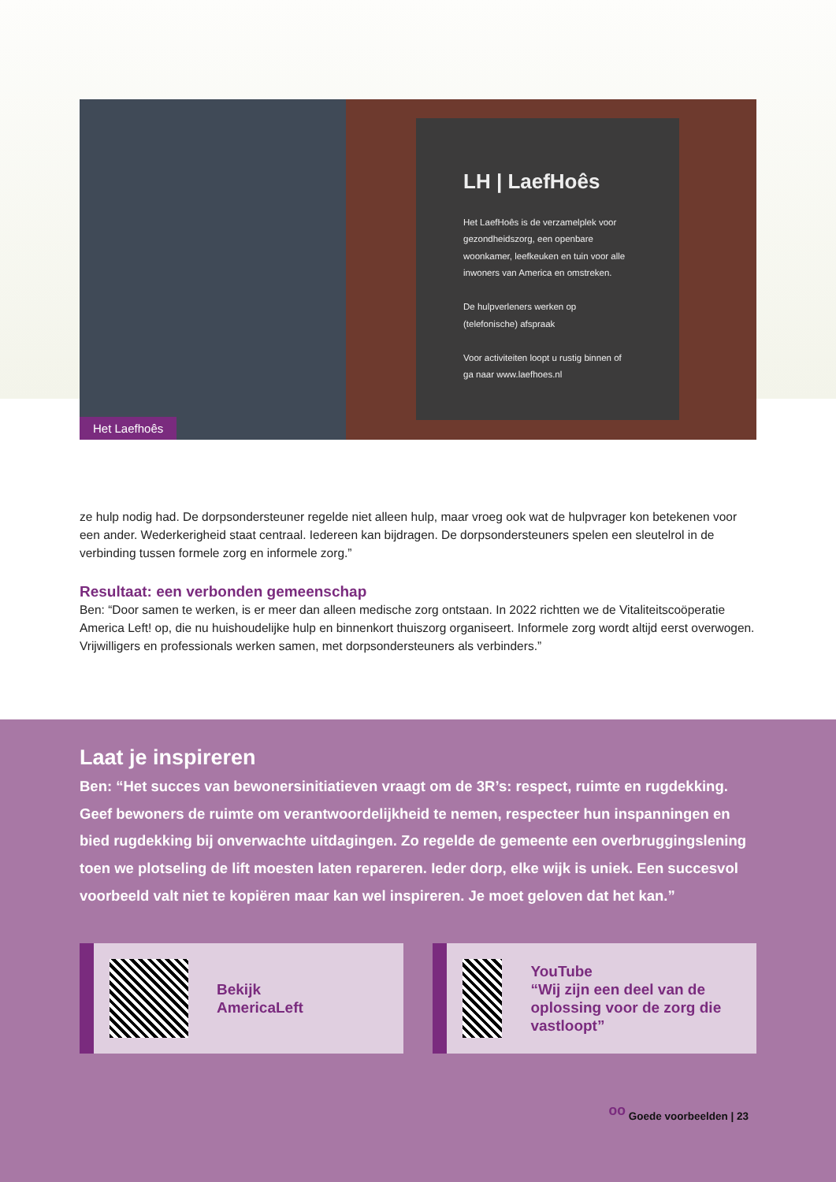LH | LaefHoês
Het LaefHoês is de verzamelplek voor gezondheidszorg, een openbare woonkamer, leefkeuken en tuin voor alle inwoners van America en omstreken.
De hulpverleners werken op (telefonische) afspraak
Voor activiteiten loopt u rustig binnen of ga naar www.laefhoes.nl
Het Laefhoês
ze hulp nodig had. De dorpsondersteuner regelde niet alleen hulp, maar vroeg ook wat de hulpvrager kon betekenen voor een ander. Wederkerigheid staat centraal. Iedereen kan bijdragen. De dorpsondersteuners spelen een sleutelrol in de verbinding tussen formele zorg en informele zorg.”
Resultaat: een verbonden gemeenschap
Ben: “Door samen te werken, is er meer dan alleen medische zorg ontstaan. In 2022 richtten we de Vitaliteitscoöperatie America Left! op, die nu huishoudelijke hulp en binnenkort thuiszorg organiseert. Informele zorg wordt altijd eerst overwogen. Vrijwilligers en professionals werken samen, met dorpsondersteuners als verbinders.”
Laat je inspireren
Ben: “Het succes van bewonersinitiatieven vraagt om de 3R’s: respect, ruimte en rugdekking. Geef bewoners de ruimte om verantwoordelijkheid te nemen, respecteer hun inspanningen en bied rugdekking bij onverwachte uitdagingen. Zo regelde de gemeente een overbruggingslening toen we plotseling de lift moesten laten repareren. Ieder dorp, elke wijk is uniek. Een succesvol voorbeeld valt niet te kopiëren maar kan wel inspireren. Je moet geloven dat het kan.”
Bekijk
AmericaLeft
YouTube
“Wij zijn een deel van de oplossing voor de zorg die vastloopt”
ᵒᵒ Goede voorbeelden | 23